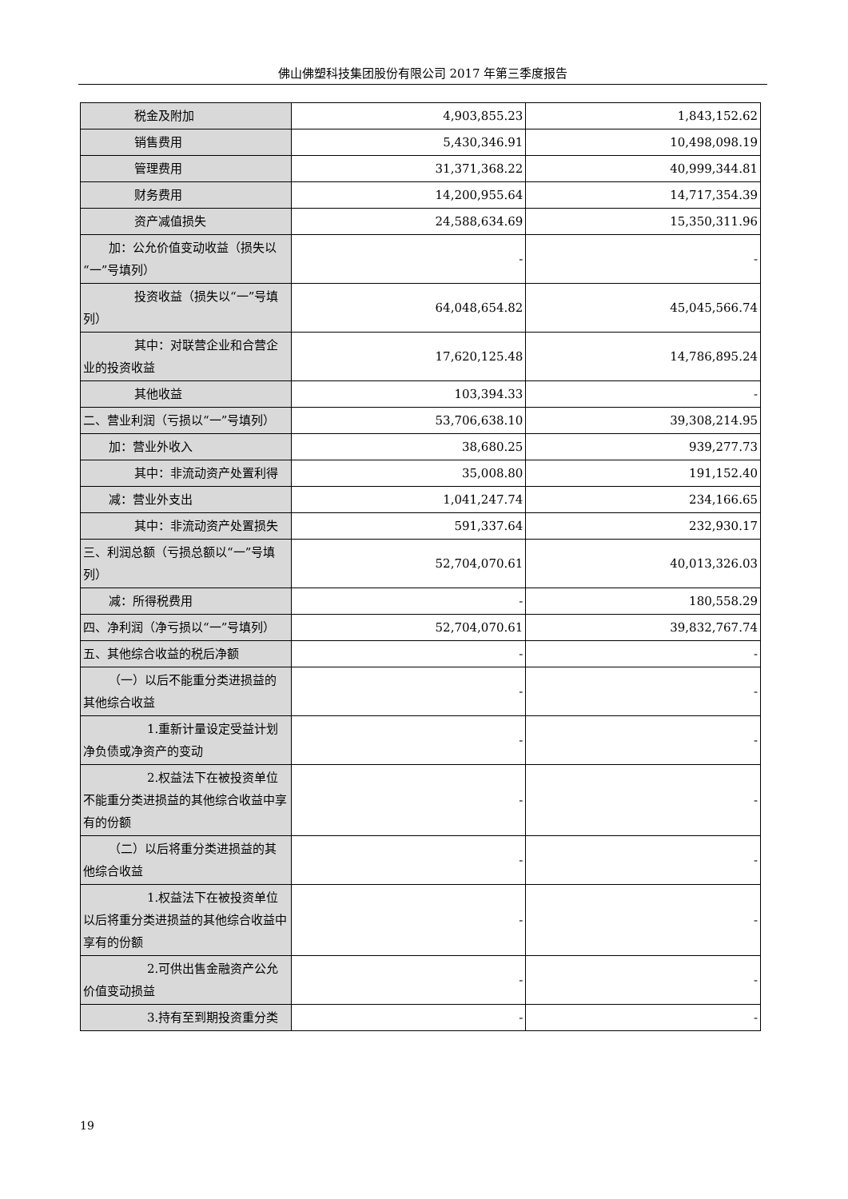佛山佛塑科技集团股份有限公司 2017 年第三季度报告
| 税金及附加 | 4,903,855.23 | 1,843,152.62 |
| 销售费用 | 5,430,346.91 | 10,498,098.19 |
| 管理费用 | 31,371,368.22 | 40,999,344.81 |
| 财务费用 | 14,200,955.64 | 14,717,354.39 |
| 资产减值损失 | 24,588,634.69 | 15,350,311.96 |
| 加：公允价值变动收益（损失以 “一”号填列） | - | - |
| 投资收益（损失以“一”号填 列） | 64,048,654.82 | 45,045,566.74 |
| 其中：对联营企业和合营企 业的投资收益 | 17,620,125.48 | 14,786,895.24 |
| 其他收益 | 103,394.33 | - |
| 二、营业利润（亏损以“一”号填列） | 53,706,638.10 | 39,308,214.95 |
| 加：营业外收入 | 38,680.25 | 939,277.73 |
| 其中：非流动资产处置利得 | 35,008.80 | 191,152.40 |
| 减：营业外支出 | 1,041,247.74 | 234,166.65 |
| 其中：非流动资产处置损失 | 591,337.64 | 232,930.17 |
| 三、利润总额（亏损总额以“一”号填列） | 52,704,070.61 | 40,013,326.03 |
| 减：所得税费用 | - | 180,558.29 |
| 四、净利润（净亏损以“一”号填列） | 52,704,070.61 | 39,832,767.74 |
| 五、其他综合收益的税后净额 | - | - |
| （一）以后不能重分类进损益的 其他综合收益 | - | - |
| 1.重新计量设定受益计划 净负债或净资产的变动 | - | - |
| 2.权益法下在被投资单位 不能重分类进损益的其他综合收益中享有的份额 | - | - |
| （二）以后将重分类进损益的其 他综合收益 | - | - |
| 1.权益法下在被投资单位 以后将重分类进损益的其他综合收益中享有的份额 | - | - |
| 2.可供出售金融资产公允 价值变动损益 | - | - |
| 3.持有至到期投资重分类 | - | - |
19